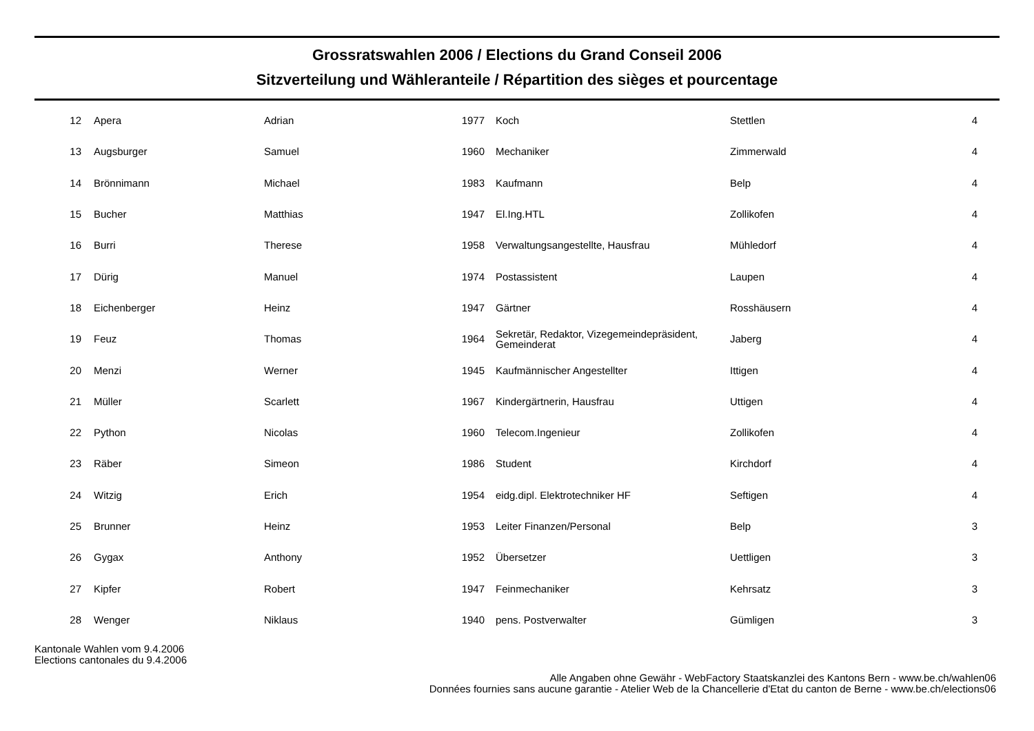Grossratswahlen 2006 / Elections du Grand Conseil 2006
Sitzverteilung und Wähleranteile / Répartition des sièges et pourcentage
| 12 | Apera | Adrian | 1977 | Koch | Stettlen | 4 |
| 13 | Augsburger | Samuel | 1960 | Mechaniker | Zimmerwald | 4 |
| 14 | Brönnimann | Michael | 1983 | Kaufmann | Belp | 4 |
| 15 | Bucher | Matthias | 1947 | El.Ing.HTL | Zollikofen | 4 |
| 16 | Burri | Therese | 1958 | Verwaltungsangestellte, Hausfrau | Mühledorf | 4 |
| 17 | Dürig | Manuel | 1974 | Postassistent | Laupen | 4 |
| 18 | Eichenberger | Heinz | 1947 | Gärtner | Rosshäusern | 4 |
| 19 | Feuz | Thomas | 1964 | Sekretär, Redaktor, Vizegemeindepräsident, Gemeinderat | Jaberg | 4 |
| 20 | Menzi | Werner | 1945 | Kaufmännischer Angestellter | Ittigen | 4 |
| 21 | Müller | Scarlett | 1967 | Kindergärtnerin, Hausfrau | Uttigen | 4 |
| 22 | Python | Nicolas | 1960 | Telecom.Ingenieur | Zollikofen | 4 |
| 23 | Räber | Simeon | 1986 | Student | Kirchdorf | 4 |
| 24 | Witzig | Erich | 1954 | eidg.dipl. Elektrotechniker HF | Seftigen | 4 |
| 25 | Brunner | Heinz | 1953 | Leiter Finanzen/Personal | Belp | 3 |
| 26 | Gygax | Anthony | 1952 | Übersetzer | Uettligen | 3 |
| 27 | Kipfer | Robert | 1947 | Feinmechaniker | Kehrsatz | 3 |
| 28 | Wenger | Niklaus | 1940 | pens. Postverwalter | Gümligen | 3 |
Kantonale Wahlen vom 9.4.2006
Elections cantonales du 9.4.2006
Alle Angaben ohne Gewähr - WebFactory Staatskanzlei des Kantons Bern - www.be.ch/wahlen06
Données fournies sans aucune garantie - Atelier Web de la Chancellerie d'Etat du canton de Berne - www.be.ch/elections06